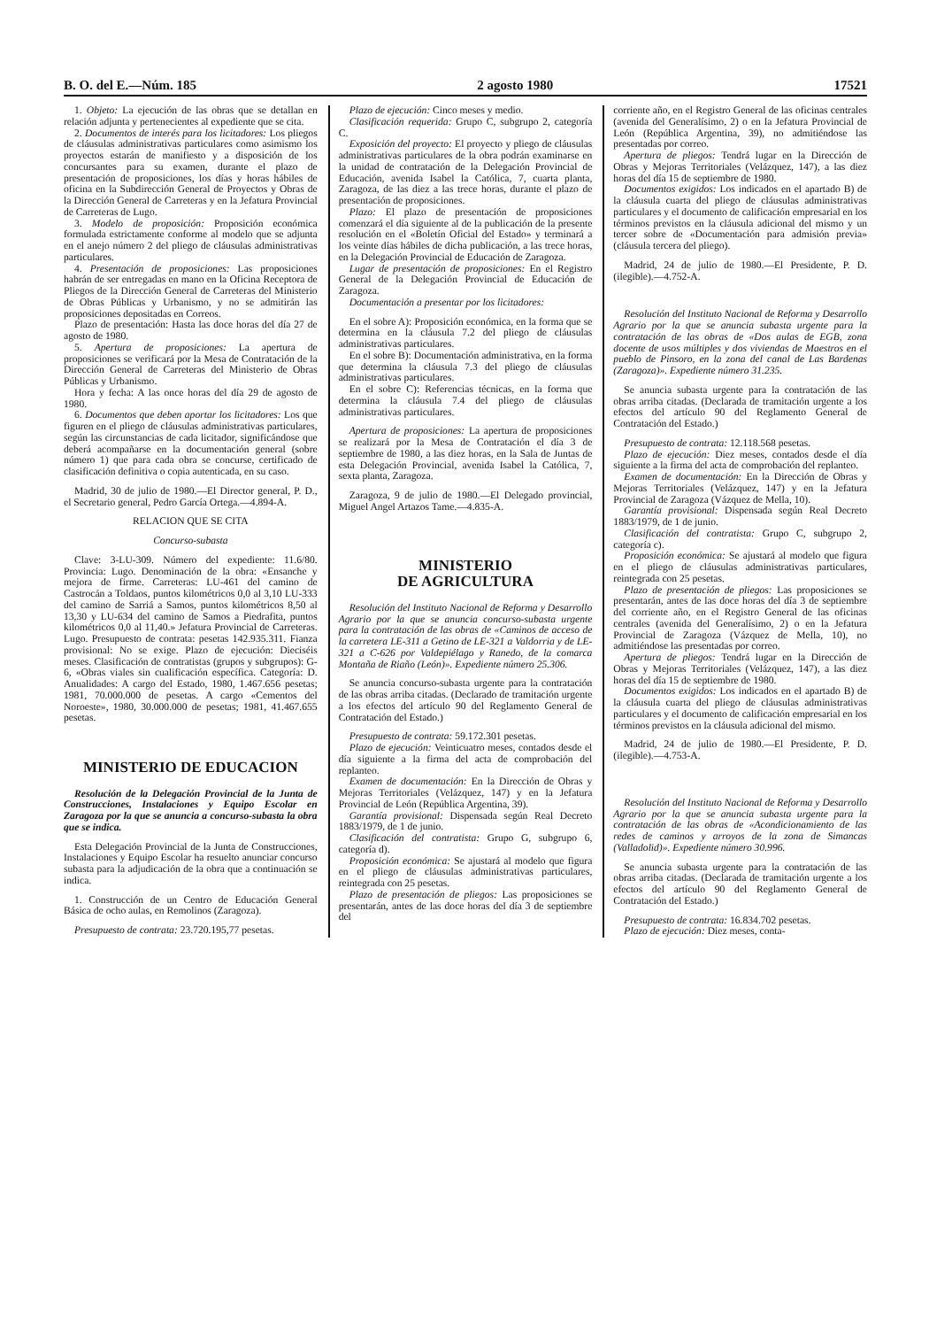B. O. del E.—Núm. 185 2 agosto 1980 17521
1. Objeto: La ejecución de las obras que se detallan en relación adjunta y pertenecientes al expediente que se cita.
2. Documentos de interés para los licitadores: Los pliegos de cláusulas administrativas particulares como asimismo los proyectos estarán de manifiesto y a disposición de los concursantes para su examen, durante el plazo de presentación de proposiciones, los días y horas hábiles de oficina en la Subdirección General de Proyectos y Obras de la Dirección General de Carreteras y en la Jefatura Provincial de Carreteras de Lugo.
3. Modelo de proposición: Proposición económica formulada estrictamente conforme al modelo que se adjunta en el anejo número 2 del pliego de cláusulas administrativas particulares.
4. Presentación de proposiciones: Las proposiciones habrán de ser entregadas en mano en la Oficina Receptora de Pliegos de la Dirección General de Carreteras del Ministerio de Obras Públicas y Urbanismo, y no se admitirán las proposiciones depositadas en Correos.
Plazo de presentación: Hasta las doce horas del día 27 de agosto de 1980.
5. Apertura de proposiciones: La apertura de proposiciones se verificará por la Mesa de Contratación de la Dirección General de Carreteras del Ministerio de Obras Públicas y Urbanismo.
Hora y fecha: A las once horas del día 29 de agosto de 1980.
6. Documentos que deben aportar los licitadores: Los que figuren en el pliego de cláusulas administrativas particulares, según las circunstancias de cada licitador, significándose que deberá acompañarse en la documentación general (sobre número 1) que para cada obra se concurse, certificado de clasificación definitiva o copia autenticada, en su caso.
Madrid, 30 de julio de 1980.—El Director general, P. D., el Secretario general, Pedro García Ortega.—4.894-A.
RELACION QUE SE CITA
Concurso-subasta
Clave: 3-LU-309. Número del expediente: 11.6/80. Provincia: Lugo. Denominación de la obra: «Ensanche y mejora de firme. Carreteras: LU-461 del camino de Castrocán a Toldaos, puntos kilométricos 0,0 al 3,10 LU-333 del camino de Sarriá a Samos, puntos kilométricos 8,50 al 13,30 y LU-634 del camino de Samos a Piedrafita, puntos kilométricos 0,0 al 11,40.» Jefatura Provincial de Carreteras. Lugo. Presupuesto de contrata: pesetas 142.935.311. Fianza provisional: No se exige. Plazo de ejecución: Dieciséis meses. Clasificación de contratistas (grupos y subgrupos): G-6, «Obras viales sin cualificación específica. Categoría: D. Anualidades: A cargo del Estado, 1980, 1.467.656 pesetas; 1981, 70.000.000 de pesetas. A cargo «Cementos del Noroeste», 1980, 30.000.000 de pesetas; 1981, 41.467.655 pesetas.
MINISTERIO DE EDUCACION
Resolución de la Delegación Provincial de la Junta de Construcciones, Instalaciones y Equipo Escolar en Zaragoza por la que se anuncia a concurso-subasta la obra que se indica.
Esta Delegación Provincial de la Junta de Construcciones, Instalaciones y Equipo Escolar ha resuelto anunciar concurso subasta para la adjudicación de la obra que a continuación se indica.
1. Construcción de un Centro de Educación General Básica de ocho aulas, en Remolinos (Zaragoza).
Presupuesto de contrata: 23.720.195,77 pesetas.
Plazo de ejecución: Cinco meses y medio.
Clasificación requerida: Grupo C, subgrupo 2, categoría C.
Exposición del proyecto: El proyecto y pliego de cláusulas administrativas particulares de la obra podrán examinarse en la unidad de contratación de la Delegación Provincial de Educación, avenida Isabel la Católica, 7, cuarta planta, Zaragoza, de las diez a las trece horas, durante el plazo de presentación de proposiciones.
Plazo: El plazo de presentación de proposiciones comenzará el día siguiente al de la publicación de la presente resolución en el «Boletín Oficial del Estado» y terminará a los veinte días hábiles de dicha publicación, a las trece horas, en la Delegación Provincial de Educación de Zaragoza.
Lugar de presentación de proposiciones: En el Registro General de la Delegación Provincial de Educación de Zaragoza.
Documentación a presentar por los licitadores:
En el sobre A): Proposición económica, en la forma que se determina en la cláusula 7.2 del pliego de cláusulas administrativas particulares.
En el sobre B): Documentación administrativa, en la forma que determina la cláusula 7.3 del pliego de cláusulas administrativas particulares.
En el sobre C): Referencias técnicas, en la forma que determina la cláusula 7.4 del pliego de cláusulas administrativas particulares.
Apertura de proposiciones: La apertura de proposiciones se realizará por la Mesa de Contratación el día 3 de septiembre de 1980, a las diez horas, en la Sala de Juntas de esta Delegación Provincial, avenida Isabel la Católica, 7, sexta planta, Zaragoza.
Zaragoza, 9 de julio de 1980.—El Delegado provincial, Miguel Angel Artazos Tame.—4.835-A.
MINISTERIO
DE AGRICULTURA
Resolución del Instituto Nacional de Reforma y Desarrollo Agrario por la que se anuncia concurso-subasta urgente para la contratación de las obras de «Caminos de acceso de la carretera LE-311 a Getino de LE-321 a Valdorria y de LE-321 a C-626 por Valdepiélago y Ranedo, de la comarca Montaña de Riaño (León)». Expediente número 25.306.
Se anuncia concurso-subasta urgente para la contratación de las obras arriba citadas. (Declarado de tramitación urgente a los efectos del artículo 90 del Reglamento General de Contratación del Estado.)
Presupuesto de contrata: 59.172.301 pesetas.
Plazo de ejecución: Veinticuatro meses, contados desde el día siguiente a la firma del acta de comprobación del replanteo.
Examen de documentación: En la Dirección de Obras y Mejoras Territoriales (Velázquez, 147) y en la Jefatura Provincial de León (República Argentina, 39).
Garantía provisional: Dispensada según Real Decreto 1883/1979, de 1 de junio.
Clasificación del contratista: Grupo G, subgrupo 6, categoría d).
Proposición económica: Se ajustará al modelo que figura en el pliego de cláusulas administrativas particulares, reintegrada con 25 pesetas.
Plazo de presentación de pliegos: Las proposiciones se presentarán, antes de las doce horas del día 3 de septiembre del
corriente año, en el Registro General de las oficinas centrales (avenida del Generalísimo, 2) o en la Jefatura Provincial de León (República Argentina, 39), no admitiéndose las presentadas por correo.
Apertura de pliegos: Tendrá lugar en la Dirección de Obras y Mejoras Territoriales (Velázquez, 147), a las diez horas del día 15 de septiembre de 1980.
Documentos exigidos: Los indicados en el apartado B) de la cláusula cuarta del pliego de cláusulas administrativas particulares y el documento de calificación empresarial en los términos previstos en la cláusula adicional del mismo y un tercer sobre de «Documentación para admisión previa» (cláusula tercera del pliego).
Madrid, 24 de julio de 1980.—El Presidente, P. D. (ilegible).—4.752-A.
Resolución del Instituto Nacional de Reforma y Desarrollo Agrario por la que se anuncia subasta urgente para la contratación de las obras de «Dos aulas de EGB, zona docente de usos múltiples y dos viviendas de Maestros en el pueblo de Pinsoro, en la zona del canal de Las Bardenas (Zaragoza)». Expediente número 31.235.
Se anuncia subasta urgente para la contratación de las obras arriba citadas. (Declarada de tramitación urgente a los efectos del artículo 90 del Reglamento General de Contratación del Estado.)
Presupuesto de contrata: 12.118.568 pesetas.
Plazo de ejecución: Diez meses, contados desde el día siguiente a la firma del acta de comprobación del replanteo.
Examen de documentación: En la Dirección de Obras y Mejoras Territoriales (Velázquez, 147) y en la Jefatura Provincial de Zaragoza (Vázquez de Mella, 10).
Garantía provisional: Dispensada según Real Decreto 1883/1979, de 1 de junio.
Clasificación del contratista: Grupo C, subgrupo 2, categoría c).
Proposición económica: Se ajustará al modelo que figura en el pliego de cláusulas administrativas particulares, reintegrada con 25 pesetas.
Plazo de presentación de pliegos: Las proposiciones se presentarán, antes de las doce horas del día 3 de septiembre del corriente año, en el Registro General de las oficinas centrales (avenida del Generalísimo, 2) o en la Jefatura Provincial de Zaragoza (Vázquez de Mella, 10), no admitiéndose las presentadas por correo.
Apertura de pliegos: Tendrá lugar en la Dirección de Obras y Mejoras Territoriales (Velázquez, 147), a las diez horas del día 15 de septiembre de 1980.
Documentos exigidos: Los indicados en el apartado B) de la cláusula cuarta del pliego de cláusulas administrativas particulares y el documento de calificación empresarial en los términos previstos en la cláusula adicional del mismo.
Madrid, 24 de julio de 1980.—El Presidente, P. D. (ilegible).—4.753-A.
Resolución del Instituto Nacional de Reforma y Desarrollo Agrario por la que se anuncia subasta urgente para la contratación de las obras de «Acondicionamiento de las redes de caminos y arroyos de la zona de Simancas (Valladolid)». Expediente número 30.996.
Se anuncia subasta urgente para la contratación de las obras arriba citadas. (Declarada de tramitación urgente a los efectos del artículo 90 del Reglamento General de Contratación del Estado.)
Presupuesto de contrata: 16.834.702 pesetas.
Plazo de ejecución: Diez meses, conta-